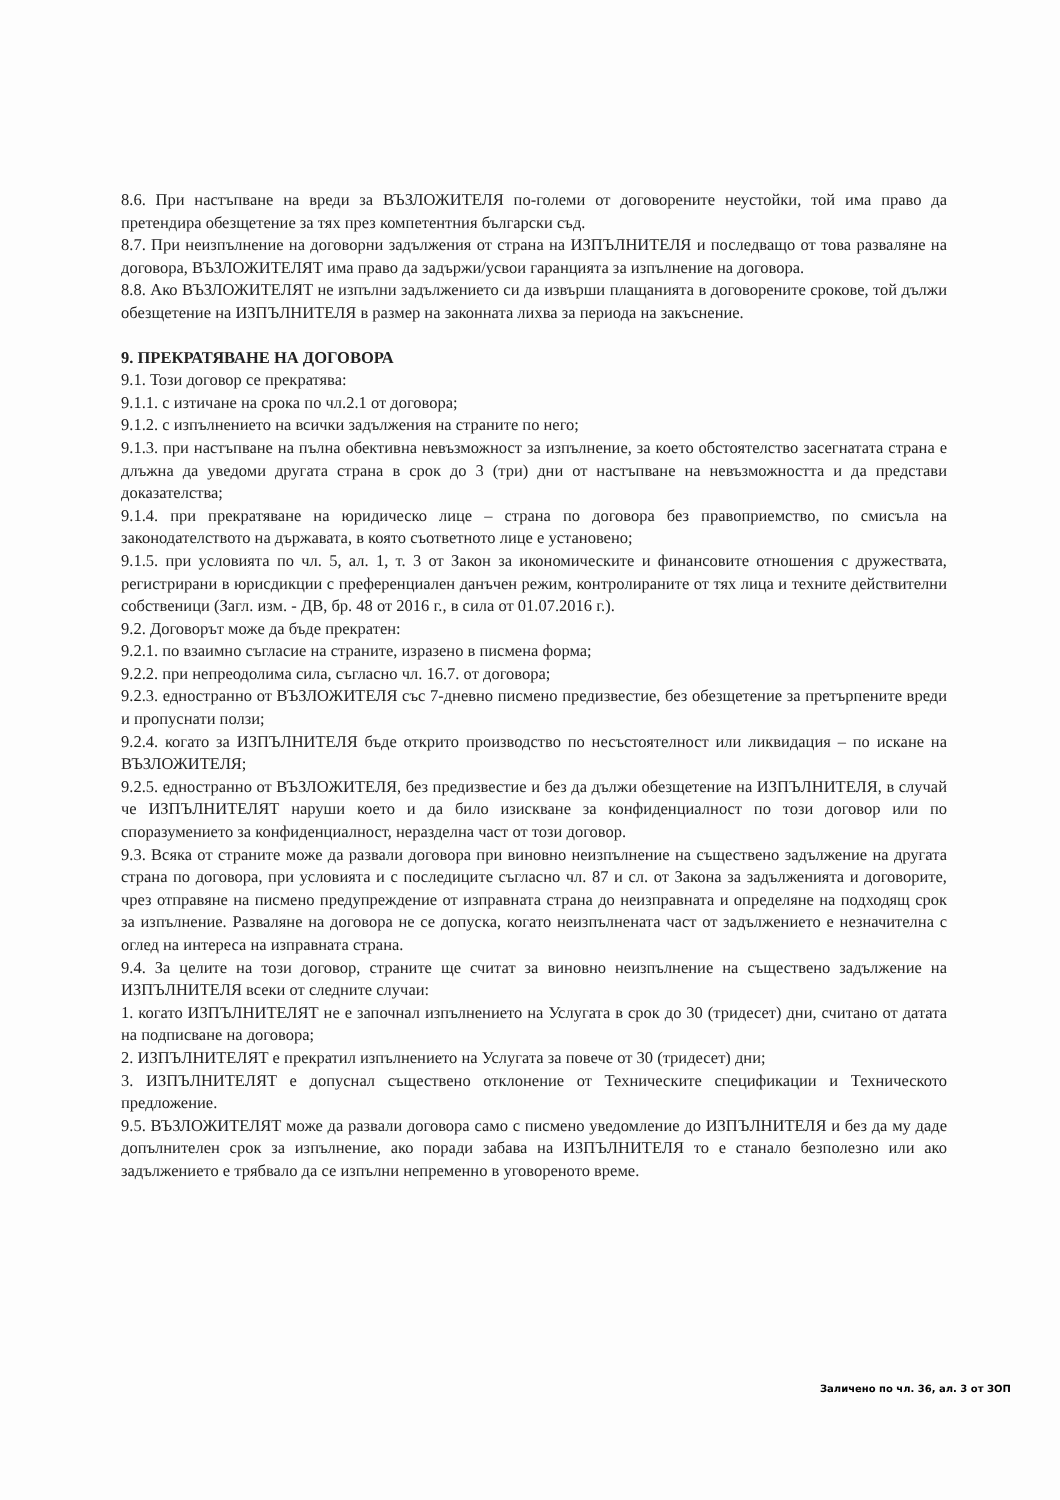8.6. При настъпване на вреди за ВЪЗЛОЖИТЕЛЯ по-големи от договорените неустойки, той има право да претендира обезщетение за тях през компетентния български съд.
8.7. При неизпълнение на договорни задължения от страна на ИЗПЪЛНИТЕЛЯ и последващо от това разваляне на договора, ВЪЗЛОЖИТЕЛЯТ има право да задържи/усвои гаранцията за изпълнение на договора.
8.8. Ако ВЪЗЛОЖИТЕЛЯТ не изпълни задължението си да извърши плащанията в договорените срокове, той дължи обезщетение на ИЗПЪЛНИТЕЛЯ в размер на законната лихва за периода на закъснение.
9. ПРЕКРАТЯВАНЕ НА ДОГОВОРА
9.1. Този договор се прекратява:
9.1.1. с изтичане на срока по чл.2.1 от договора;
9.1.2. с изпълнението на всички задължения на страните по него;
9.1.3. при настъпване на пълна обективна невъзможност за изпълнение, за което обстоятелство засегнатата страна е длъжна да уведоми другата страна в срок до 3 (три) дни от настъпване на невъзможността и да представи доказателства;
9.1.4. при прекратяване на юридическо лице – страна по договора без правоприемство, по смисъла на законодателството на държавата, в която съответното лице е установено;
9.1.5. при условията по чл. 5, ал. 1, т. 3 от Закон за икономическите и финансовите отношения с дружествата, регистрирани в юрисдикции с преференциален данъчен режим, контролираните от тях лица и техните действителни собственици (Загл. изм. - ДВ, бр. 48 от 2016 г., в сила от 01.07.2016 г.).
9.2. Договорът може да бъде прекратен:
9.2.1. по взаимно съгласие на страните, изразено в писмена форма;
9.2.2. при непреодолима сила, съгласно чл. 16.7. от договора;
9.2.3. едностранно от ВЪЗЛОЖИТЕЛЯ със 7-дневно писмено предизвестие, без обезщетение за претърпените вреди и пропуснати ползи;
9.2.4. когато за ИЗПЪЛНИТЕЛЯ бъде открито производство по несъстоятелност или ликвидация – по искане на ВЪЗЛОЖИТЕЛЯ;
9.2.5. едностранно от ВЪЗЛОЖИТЕЛЯ, без предизвестие и без да дължи обезщетение на ИЗПЪЛНИТЕЛЯ, в случай че ИЗПЪЛНИТЕЛЯТ наруши което и да било изискване за конфиденциалност по този договор или по споразумението за конфиденциалност, неразделна част от този договор.
9.3. Всяка от страните може да развали договора при виновно неизпълнение на съществено задължение на другата страна по договора, при условията и с последиците съгласно чл. 87 и сл. от Закона за задълженията и договорите, чрез отправяне на писмено предупреждение от изправната страна до неизправната и определяне на подходящ срок за изпълнение. Разваляне на договора не се допуска, когато неизпълнената част от задължението е незначителна с оглед на интереса на изправната страна.
9.4. За целите на този договор, страните ще считат за виновно неизпълнение на съществено задължение на ИЗПЪЛНИТЕЛЯ всеки от следните случаи:
1. когато ИЗПЪЛНИТЕЛЯТ не е започнал изпълнението на Услугата в срок до 30 (тридесет) дни, считано от датата на подписване на договора;
2. ИЗПЪЛНИТЕЛЯТ е прекратил изпълнението на Услугата за повече от 30 (тридесет) дни;
3. ИЗПЪЛНИТЕЛЯТ е допуснал съществено отклонение от Техническите спецификации и Техническото предложение.
9.5. ВЪЗЛОЖИТЕЛЯТ може да развали договора само с писмено уведомление до ИЗПЪЛНИТЕЛЯ и без да му даде допълнителен срок за изпълнение, ако поради забава на ИЗПЪЛНИТЕЛЯ то е станало безполезно или ако задължението е трябвало да се изпълни непременно в уговореното време.
Заличено по чл. 36, ал. 3 от ЗОП